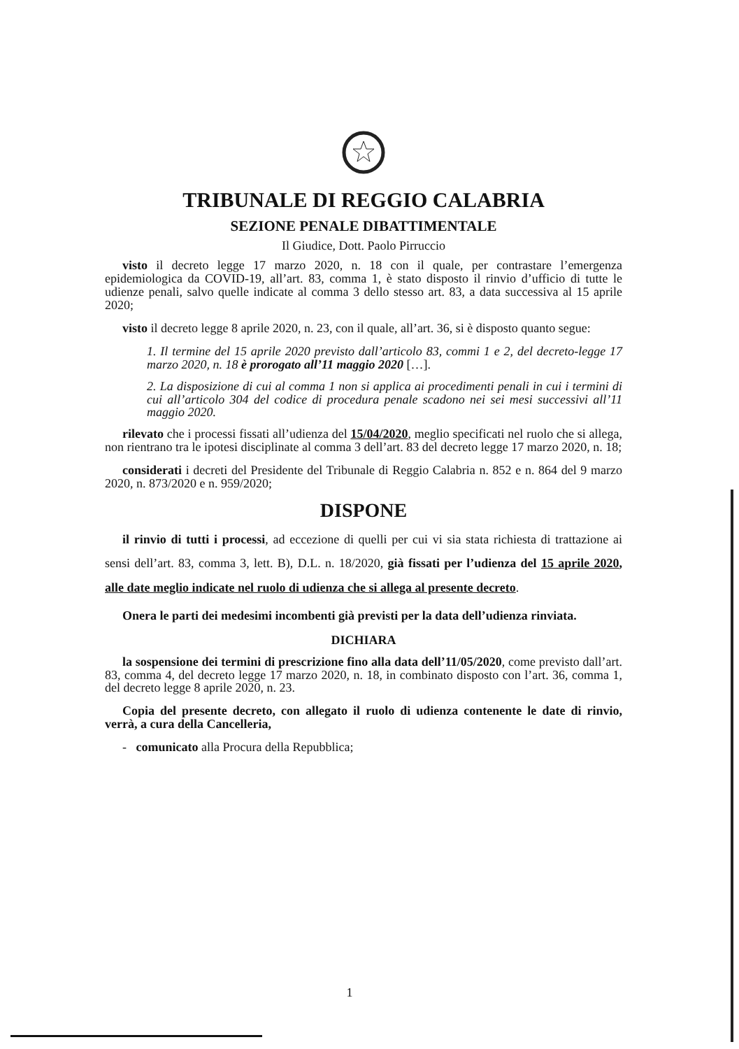TRIBUNALE DI REGGIO CALABRIA
SEZIONE PENALE DIBATTIMENTALE
Il Giudice, Dott. Paolo Pirruccio
visto il decreto legge 17 marzo 2020, n. 18 con il quale, per contrastare l’emergenza epidemiologica da COVID-19, all’art. 83, comma 1, è stato disposto il rinvio d’ufficio di tutte le udienze penali, salvo quelle indicate al comma 3 dello stesso art. 83, a data successiva al 15 aprile 2020;
visto il decreto legge 8 aprile 2020, n. 23, con il quale, all’art. 36, si è disposto quanto segue:
1. Il termine del 15 aprile 2020 previsto dall’articolo 83, commi 1 e 2, del decreto-legge 17 marzo 2020, n. 18 è prorogato all’11 maggio 2020 […].
2. La disposizione di cui al comma 1 non si applica ai procedimenti penali in cui i termini di cui all’articolo 304 del codice di procedura penale scadono nei sei mesi successivi all’11 maggio 2020.
rilevato che i processi fissati all’udienza del 15/04/2020, meglio specificati nel ruolo che si allega, non rientrano tra le ipotesi disciplinate al comma 3 dell’art. 83 del decreto legge 17 marzo 2020, n. 18;
considerati i decreti del Presidente del Tribunale di Reggio Calabria n. 852 e n. 864 del 9 marzo 2020, n. 873/2020 e n. 959/2020;
DISPONE
il rinvio di tutti i processi, ad eccezione di quelli per cui vi sia stata richiesta di trattazione ai sensi dell’art. 83, comma 3, lett. B), D.L. n. 18/2020, già fissati per l’udienza del 15 aprile 2020, alle date meglio indicate nel ruolo di udienza che si allega al presente decreto.
Onera le parti dei medesimi incombenti già previsti per la data dell’udienza rinviata.
DICHIARA
la sospensione dei termini di prescrizione fino alla data dell’11/05/2020, come previsto dall’art. 83, comma 4, del decreto legge 17 marzo 2020, n. 18, in combinato disposto con l’art. 36, comma 1, del decreto legge 8 aprile 2020, n. 23.
Copia del presente decreto, con allegato il ruolo di udienza contenente le date di rinvio, verrà, a cura della Cancelleria,
- comunicato alla Procura della Repubblica;
1